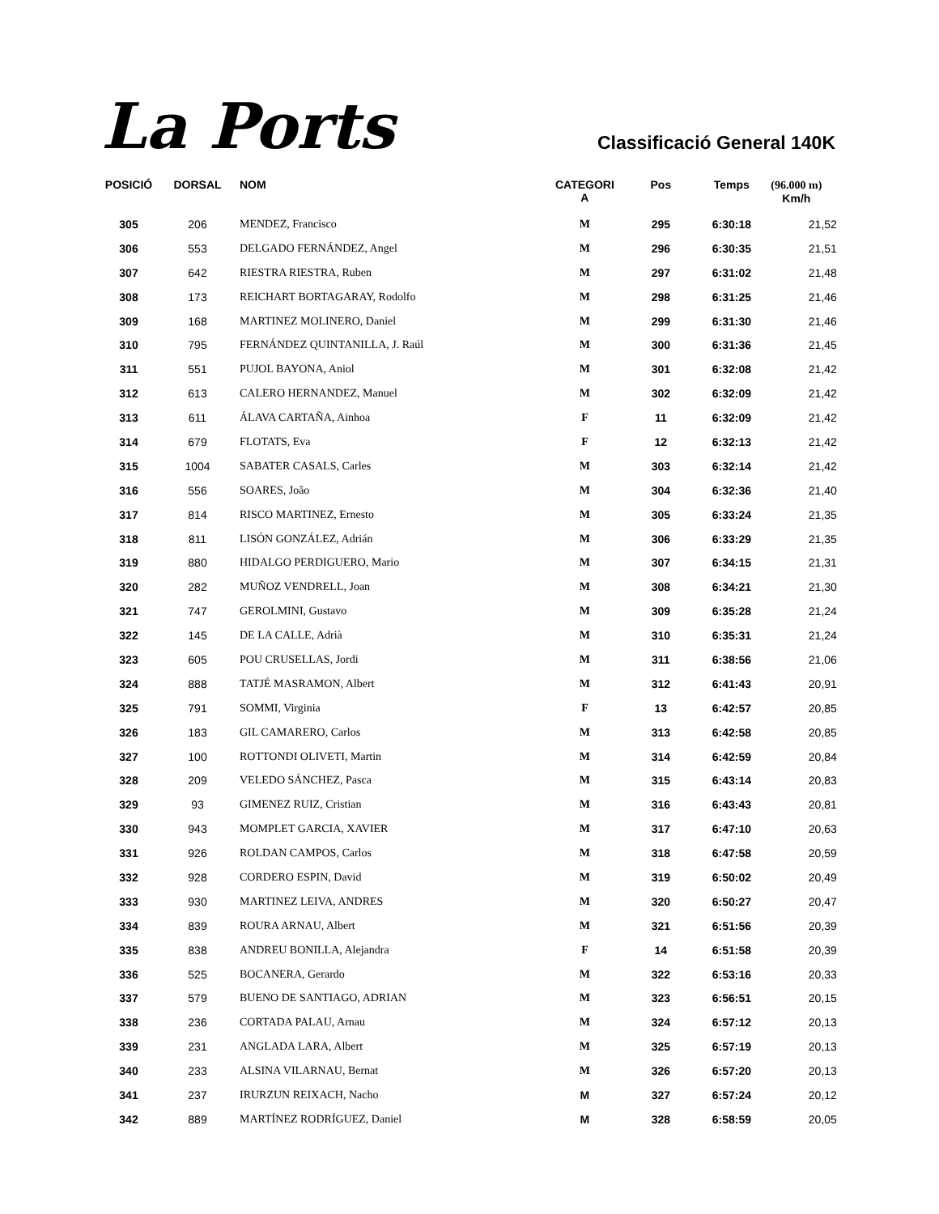La Ports
Classificació General 140K
| POSICIÓ | DORSAL | NOM | CATEGORI A | Pos | Temps | (96.000 m) Km/h |
| --- | --- | --- | --- | --- | --- | --- |
| 305 | 206 | MENDEZ, Francisco | M | 295 | 6:30:18 | 21,52 |
| 306 | 553 | DELGADO FERNÁNDEZ, Angel | M | 296 | 6:30:35 | 21,51 |
| 307 | 642 | RIESTRA RIESTRA, Ruben | M | 297 | 6:31:02 | 21,48 |
| 308 | 173 | REICHART BORTAGARAY, Rodolfo | M | 298 | 6:31:25 | 21,46 |
| 309 | 168 | MARTINEZ MOLINERO, Daniel | M | 299 | 6:31:30 | 21,46 |
| 310 | 795 | FERNÁNDEZ QUINTANILLA, J. Raúl | M | 300 | 6:31:36 | 21,45 |
| 311 | 551 | PUJOL BAYONA, Aniol | M | 301 | 6:32:08 | 21,42 |
| 312 | 613 | CALERO HERNANDEZ, Manuel | M | 302 | 6:32:09 | 21,42 |
| 313 | 611 | ÁLAVA CARTAÑA, Ainhoa | F | 11 | 6:32:09 | 21,42 |
| 314 | 679 | FLOTATS, Eva | F | 12 | 6:32:13 | 21,42 |
| 315 | 1004 | SABATER CASALS, Carles | M | 303 | 6:32:14 | 21,42 |
| 316 | 556 | SOARES, João | M | 304 | 6:32:36 | 21,40 |
| 317 | 814 | RISCO MARTINEZ, Ernesto | M | 305 | 6:33:24 | 21,35 |
| 318 | 811 | LISÓN GONZÁLEZ, Adrián | M | 306 | 6:33:29 | 21,35 |
| 319 | 880 | HIDALGO PERDIGUERO, Mario | M | 307 | 6:34:15 | 21,31 |
| 320 | 282 | MUÑOZ VENDRELL, Joan | M | 308 | 6:34:21 | 21,30 |
| 321 | 747 | GEROLMINI, Gustavo | M | 309 | 6:35:28 | 21,24 |
| 322 | 145 | DE LA CALLE, Adrià | M | 310 | 6:35:31 | 21,24 |
| 323 | 605 | POU CRUSELLAS, Jordi | M | 311 | 6:38:56 | 21,06 |
| 324 | 888 | TATJÉ MASRAMON, Albert | M | 312 | 6:41:43 | 20,91 |
| 325 | 791 | SOMMI, Virginia | F | 13 | 6:42:57 | 20,85 |
| 326 | 183 | GIL CAMARERO, Carlos | M | 313 | 6:42:58 | 20,85 |
| 327 | 100 | ROTTONDI OLIVETI, Martin | M | 314 | 6:42:59 | 20,84 |
| 328 | 209 | VELEDO SÁNCHEZ, Pasca | M | 315 | 6:43:14 | 20,83 |
| 329 | 93 | GIMENEZ RUIZ, Cristian | M | 316 | 6:43:43 | 20,81 |
| 330 | 943 | MOMPLET GARCIA, XAVIER | M | 317 | 6:47:10 | 20,63 |
| 331 | 926 | ROLDAN CAMPOS, Carlos | M | 318 | 6:47:58 | 20,59 |
| 332 | 928 | CORDERO ESPIN, David | M | 319 | 6:50:02 | 20,49 |
| 333 | 930 | MARTINEZ LEIVA, ANDRES | M | 320 | 6:50:27 | 20,47 |
| 334 | 839 | ROURA ARNAU, Albert | M | 321 | 6:51:56 | 20,39 |
| 335 | 838 | ANDREU BONILLA, Alejandra | F | 14 | 6:51:58 | 20,39 |
| 336 | 525 | BOCANERA, Gerardo | M | 322 | 6:53:16 | 20,33 |
| 337 | 579 | BUENO DE SANTIAGO, ADRIAN | M | 323 | 6:56:51 | 20,15 |
| 338 | 236 | CORTADA PALAU, Arnau | M | 324 | 6:57:12 | 20,13 |
| 339 | 231 | ANGLADA LARA, Albert | M | 325 | 6:57:19 | 20,13 |
| 340 | 233 | ALSINA VILARNAU, Bernat | M | 326 | 6:57:20 | 20,13 |
| 341 | 237 | IRURZUN REIXACH, Nacho | M | 327 | 6:57:24 | 20,12 |
| 342 | 889 | MARTÍNEZ RODRÍGUEZ, Daniel | M | 328 | 6:58:59 | 20,05 |